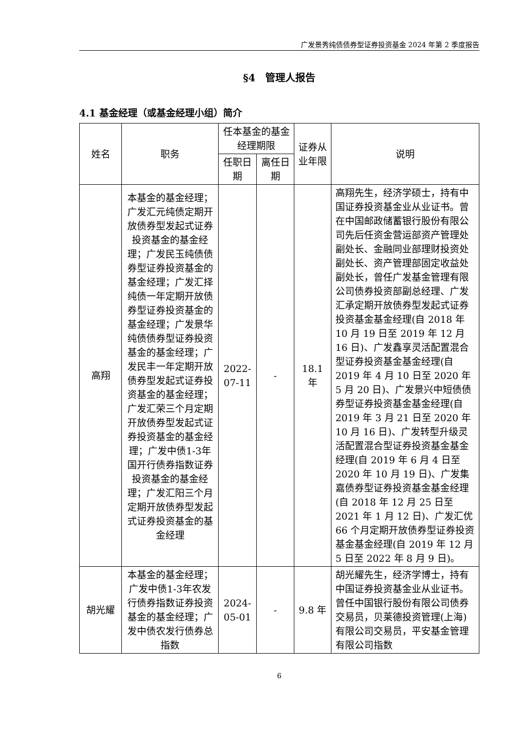广发景秀纯债债券型证券投资基金 2024 年第 2 季度报告
§4　管理人报告
4.1 基金经理（或基金经理小组）简介
| 姓名 | 职务 | 任本基金的基金经理期限 | | 证券从业年限 | 说明 |
| --- | --- | --- | --- | --- | --- |
| | | 任职日期 | 离任日期 | | |
| 高翔 | 本基金的基金经理；广发汇元纯债定期开放债券型发起式证券投资基金的基金经理；广发民玉纯债债券型证券投资基金的基金经理；广发汇择纯债一年定期开放债券型证券投资基金的基金经理；广发景华纯债债券型证券投资基金的基金经理；广发民丰一年定期开放债券型发起式证券投资基金的基金经理；广发汇荣三个月定期开放债券型发起式证券投资基金的基金经理；广发中债1-3年国开行债券指数证券投资基金的基金经理；广发汇阳三个月定期开放债券型发起式证券投资基金的基金经理 | 2022-07-11 | - | 18.1 年 | 高翔先生，经济学硕士，持有中国证券投资基金业从业证书。曾在中国邮政储蓄银行股份有限公司先后任资金营运部资产管理处副处长、金融同业部理财投资处副处长、资产管理部固定收益处副处长，曾任广发基金管理有限公司债券投资部副总经理、广发汇承定期开放债券型发起式证券投资基金基金经理(自 2018 年 10 月 19 日至 2019 年 12 月 16 日)、广发鑫享灵活配置混合型证券投资基金基金经理(自 2019 年 4 月 10 日至 2020 年 5 月 20 日)、广发景兴中短债债券型证券投资基金基金经理(自 2019 年 3 月 21 日至 2020 年 10 月 16 日)、广发转型升级灵活配置混合型证券投资基金基金经理(自 2019 年 6 月 4 日至 2020 年 10 月 19 日)、广发集嘉债券型证券投资基金基金经理(自 2018 年 12 月 25 日至 2021 年 1 月 12 日)、广发汇优 66 个月定期开放债券型证券投资基金基金经理(自 2019 年 12 月 5 日至 2022 年 8 月 9 日)。 |
| 胡光耀 | 本基金的基金经理；广发中债1-3年农发行债券指数证券投资基金的基金经理；广发中债农发行债券总指数 | 2024-05-01 | - | 9.8 年 | 胡光耀先生，经济学博士，持有中国证券投资基金业从业证书。曾任中国银行股份有限公司债券交易员，贝莱德投资管理(上海)有限公司交易员，平安基金管理有限公司指数 |
6